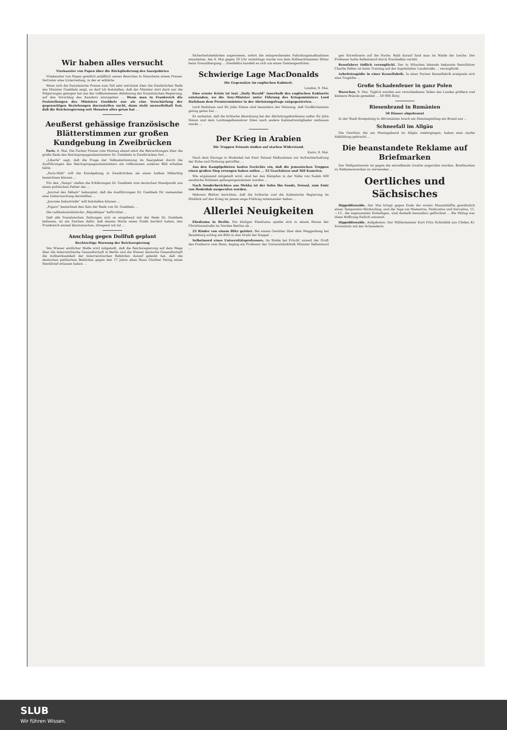Wir haben alles versucht
Vizekanzler von Papen über die Rückgliederung des Saargebietes
Vizekanzler von Papen gewährt anläßlich seines Besuches in Mannheim einem Presse-Vertreter eine Unterredung, in der er erklärte:
Wenn sich die französische Presse zum Teil sehr entrüstet über die Zweibrücker Rede des Minister Goebbels zeigt, so darf ich feststellen, daß der Minister dort doch nur die Folgerungen gezogen hat aus der vollkommenen Ablehnung der französischen Regierung, auf den Vorschlag des Kanzlers einzugehen ... Wenn man in Frankreich die Feststellungen des Ministers Goebbels nur als eine Verschärfung der gegenseitigen Beziehungen darzustellen sucht, dann steht unzweifelhaft fest, daß die Reichsregierung seit Monaten alles getan hat ...
Aeußerst gehässige französische Blätterstimmen zur großen Kundgebung in Zweibrücken
Paris, 8. Mai. Die Pariser Presse vom Montag abend setzt die Betrachtungen über die große Rede des Reichspropagandaministers Dr. Goebbels in Zweibrücken fort ...
„Liberté" sagt, daß die Frage der Volksabstimmung im Saargebiet durch die Ausführungen des Reichspropagandaministers ein vollkommen anderes Bild erhalten hätte.
„Paris-Midi" will die Kundgebung in Zweibrücken als einen halben Mißerfolg bezeichnen können ...
Für den „Temps" stellen die Erklärungen Dr. Goebbels vom deutschen Standpunkt aus einen politischen Fehler dar ...
„Journal des Débats" behauptet, daß die Ausführungen Dr. Goebbels für niemanden eine Ueberraschung darstellten ...
„Journée Industrielle" will feststellen können ...
„Figaro" bezeichnet den Satz der Rede von Dr. Goebbels ...
Die radikalsozialistische „République" befürchtet ...
Daß alle französischen Zeitungen sich so eingehend mit der Rede Dr. Goebbels befassen, ist ein Zeichen dafür, daß dessen Worte einen Punkt berührt haben, den Frankreich einmal klarzumachen, dringend not tat ...
Anschlag gegen Dollfuß geplant
Rechtzeitige Warnung der Reichsregierung
Von Wiener amtlicher Stelle wird mitgeteilt, daß die Reichsregierung auf dem Wege über die österreichische Gesandtschaft in Berlin und die Wiener deutsche Gesandtschaft die Aufmerksamkeit der österreichischen Behörden darauf gelenkt hat, daß die deutschen politischen Behörden gegen den 17 Jahre alten Hans Günther Patzig einen Steckbrief erlassen haben ...
Sicherheitsbehörden angewiesen, sofort die entsprechenden Fahndungsmaßnahmen einzuleiten. Am 6. Mai gegen 10 Uhr vormittags wurde von dem Zollwachtmeister Ritter beim Grenzübergang ... Zweifellos handelt es sich um einen Geistesgestörten.
Schwierige Lage MacDonalds
Die Gegensätze im englischen Kabinett.
London, 9. Mai.
Eine ernste Krisis ist laut „Daily Herald" innerhalb des englischen Kabinetts entstanden, wo die Tory-Minister unter Führung des Kriegsministers Lord Hailsham dem Premierminister in der Abrüstungsfrage entgegentreten. ...
Lord Hailsham und Sir John Simon sind besonders der Meinung, daß Großbritannien genug getan hat ...
Es verlautet, daß die britische Abordnung bei der Abrüstungskonferenz außer Sir John Simon und dem Lordsiegelbewahrer Eden noch andere Kabinettsmitglieder umfassen werde ...
Der Krieg in Arabien
Die Truppen Feissals stoßen auf starken Widerstand.
Kairo, 9. Mai.
Nach dem Einzuge in Hodeidah hat Emir Feissal Maßnahmen zur Aufrechterhaltung der Ruhe und Ordnung getroffen ...
Aus den Kampfgebieten laufen Gerüchte ein, daß die jemenischen Truppen einen großen Sieg errungen haben sollen ... 32 Geschützen und 360 Kamelen.
Wie ergänzend mitgeteilt wird, sind bei den Kämpfen in der Nähe von Sadah 400 saudische Soldaten gefangengenommen worden ...
Nach Sonderberichten aus Mekka ist der Sohn Ibn Sauds, Feissal, zum Emir von Hodeidah ausgerufen worden.
Mehrere Blätter berichten, daß die britische und die italienische Regierung im Hinblick auf den Krieg im Jemen enge Fühlung miteinander halten ...
Allerlei Neuigkeiten
Ehedrama in Berlin. Ein blutiges Ehedrama spielte sich in einem Hause der Christinenstraße im Norden Berlins ab ...
23 Rinder von einem Blitz getötet. Bei einem Gewitter über dem Meggerkoog bei Rendsburg schlug ein Blitz in den Draht der Koppel ...
Selbstmord eines Universitätsprofessors. Im Walde bei Früchf, unweit der Gruft des Freiherrn vom Stein, beging ein Professor der Universitätsklinik Münster Selbstmord ...
gen Einwohnern auf die Suche. Bald darauf fand man im Walde die Leiche. Der Professor hatte Selbstmord durch Erschießen verübt.
Rennfahrer tödlich verunglückt. Der in München lebende bekannte Rennfahrer Charlie Zellen ist beim Training auf der Ingolstädter Landstraße ... verunglückt.
Arbeitstragödie in einer Kesselfabrik. In einer Pariser Kesselfabrik ereignete sich eine Tragödie ...
Große Schadenfeuer in ganz Polen
Warschau, 9. Mai. Täglich werden aus verschiedenen Teilen des Landes größere und kleinere Brände gemeldet ... 50 000 Zloty.
Riesenbrand in Rumänien
50 Häuser abgebrannt
In der Stadt Kompolung in Altrumänien brach am Dienstagmittag ein Brand aus ...
Schneefall im Allgäu
Die Gewitter, die am Montagabend im Allgäu niedergingen, haben eine starke Abkühlung gebracht ...
Die beanstandete Reklame auf Briefmarken
Der Weltpostverein ist gegen die einreißende Unsitte angerufen worden, Briefmarken zu Reklamezwecken zu verwenden ...
Oertliches und Sächsisches
Dippoldiswalde. Der Mai bringt gegen Ende der ersten Monatshälfte gewöhnlich einen Temperatur-Rückschlag, und die Tage um Mamertus, Pankratius und Servatius, 11.—13., die sogenannten Eisheiligen, sind deshalb besonders gefürchtet ... Bis Mittag war diese Hoffnung freilich umsonst.
Dippoldiswalde. Aufgeboten: Der Müllermeister Kurt Fritz Schönfeld aus Clöden Kr. Schweinitz mit der Schneiderin
SLUB
Wir führen Wissen.